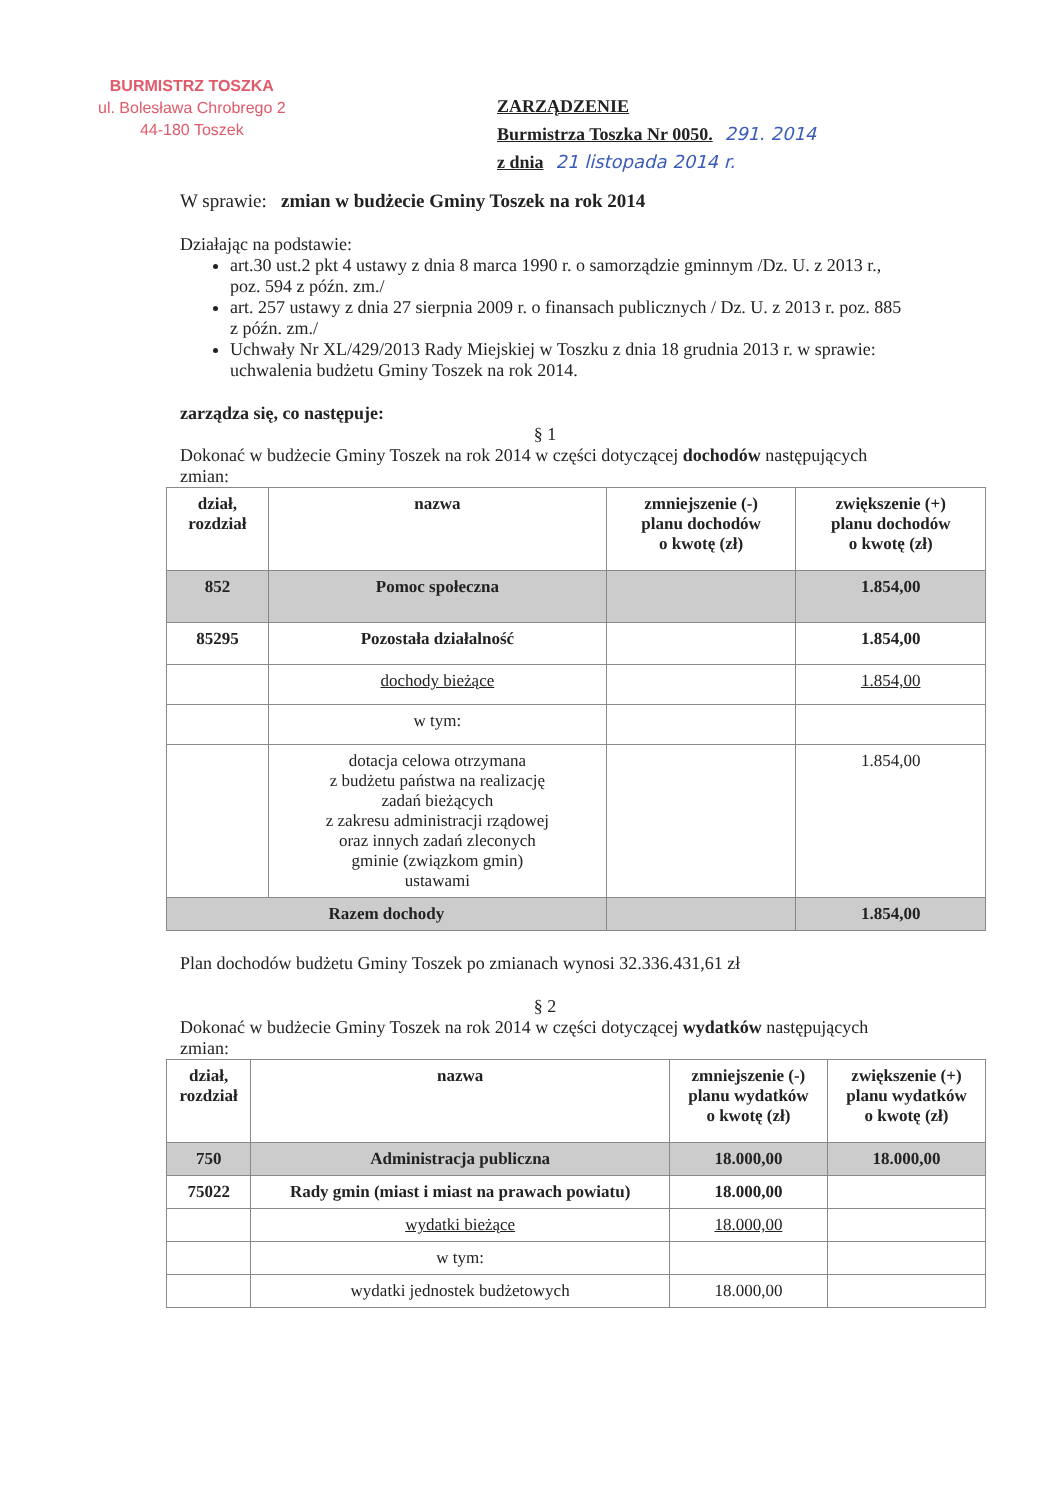BURMISTRZ TOSZKA
ul. Bolesława Chrobrego 2
44-180 Toszek
ZARZĄDZENIE
Burmistrza Toszka Nr 0050. 291. 2014
z dnia 21 listopada 2014 r.
W sprawie: zmian w budżecie Gminy Toszek na rok 2014
Działając na podstawie:
art.30 ust.2 pkt 4 ustawy z dnia 8 marca 1990 r. o samorządzie gminnym /Dz. U. z 2013 r., poz. 594 z późn. zm./
art. 257 ustawy z dnia 27 sierpnia 2009 r. o finansach publicznych / Dz. U. z 2013 r. poz. 885 z późn. zm./
Uchwały Nr XL/429/2013 Rady Miejskiej w Toszku z dnia 18 grudnia 2013 r. w sprawie: uchwalenia budżetu Gminy Toszek na rok 2014.
zarządza się, co następuje:
§ 1
Dokonać w budżecie Gminy Toszek na rok 2014 w części dotyczącej dochodów następujących zmian:
| dział, rozdział | nazwa | zmniejszenie (-) planu dochodów o kwotę (zł) | zwiększenie (+) planu dochodów o kwotę (zł) |
| --- | --- | --- | --- |
| 852 | Pomoc społeczna | | 1.854,00 |
| 85295 | Pozostała działalność | | 1.854,00 |
| | dochody bieżące | | 1.854,00 |
| | w tym: | | |
| | dotacja celowa otrzymana z budżetu państwa na realizację zadań bieżących z zakresu administracji rządowej oraz innych zadań zleconych gminie (związkom gmin) ustawami | | 1.854,00 |
| Razem dochody | | | 1.854,00 |
Plan dochodów budżetu Gminy Toszek po zmianach wynosi 32.336.431,61 zł
§ 2
Dokonać w budżecie Gminy Toszek na rok 2014 w części dotyczącej wydatków następujących zmian:
| dział, rozdział | nazwa | zmniejszenie (-) planu wydatków o kwotę (zł) | zwiększenie (+) planu wydatków o kwotę (zł) |
| --- | --- | --- | --- |
| 750 | Administracja publiczna | 18.000,00 | 18.000,00 |
| 75022 | Rady gmin (miast i miast na prawach powiatu) | 18.000,00 | |
| | wydatki bieżące | 18.000,00 | |
| | w tym: | | |
| | wydatki jednostek budżetowych | 18.000,00 | |